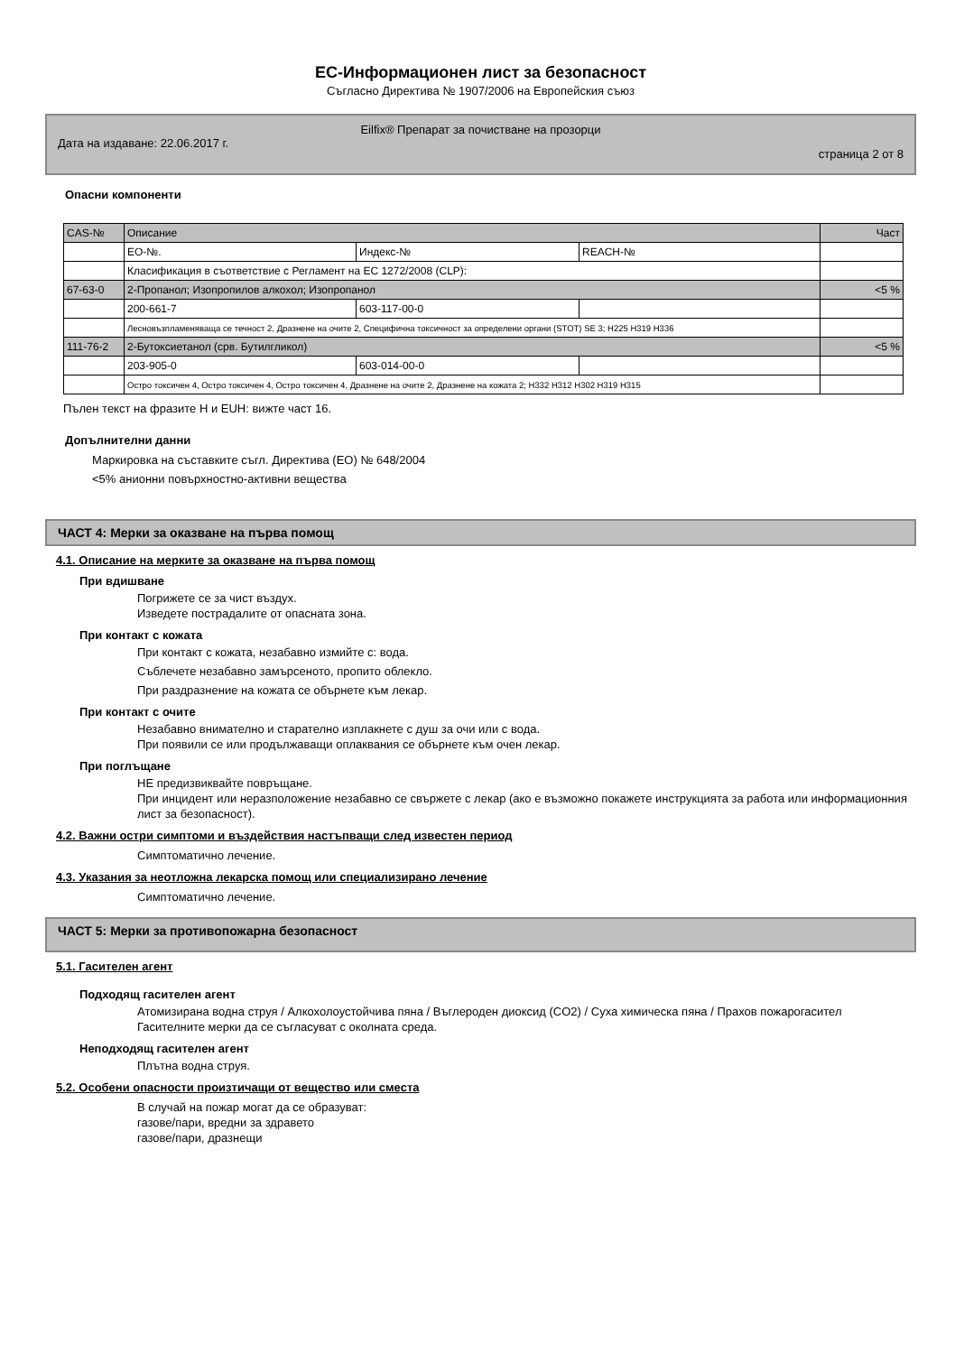ЕС-Информационен лист за безопасност
Съгласно Директива № 1907/2006 на Европейския съюз
Eilfix® Препарат за почистване на прозорци
Дата на издаване: 22.06.2017 г. страница 2 от 8
Опасни компоненти
| CAS-№ | Описание | | | Част |
| | ЕО-№. | Индекс-№ | REACH-№ | |
| | Класификация в съответствие с Регламент на ЕС 1272/2008 (CLP): | | | |
| 67-63-0 | 2-Пропанол; Изопропилов алкохол; Изопропанол | | | <5 % |
| | 200-661-7 | 603-117-00-0 | | |
| | Лесновъзпламеняваща се течност 2, Дразнене на очите 2, Специфична токсичност за определени органи (STOT) SE 3; H225 H319 H336 | | | |
| 111-76-2 | 2-Бутоксиетанол (срв. Бутилгликол) | | | <5 % |
| | 203-905-0 | 603-014-00-0 | | |
| | Остро токсичен 4, Остро токсичен 4, Остро токсичен 4, Дразнене на очите 2, Дразнене на кожата 2; H332 H312 H302 H319 H315 | | | |
Пълен текст на фразите H и EUH: вижте част 16.
Допълнителни данни
Маркировка на съставките съгл. Директива (ЕО) № 648/2004
<5% анионни повърхностно-активни вещества
ЧАСТ 4: Мерки за оказване на първа помощ
4.1. Описание на мерките за оказване на първа помощ
При вдишване
Погрижете се за чист въздух.
Изведете пострадалите от опасната зона.
При контакт с кожата
При контакт с кожата, незабавно измийте с: вода.
Съблечете незабавно замърсеното, пропито облекло.
При раздразнение на кожата се обърнете към лекар.
При контакт с очите
Незабавно внимателно и старателно изплакнете с душ за очи или с вода.
При появили се или продължаващи оплаквания се обърнете към очен лекар.
При поглъщане
НЕ предизвиквайте повръщане.
При инцидент или неразположение незабавно се свържете с лекар (ако е възможно покажете инструкцията за работа или информационния лист за безопасност).
4.2. Важни остри симптоми и въздействия настъпващи след известен период
Симптоматично лечение.
4.3. Указания за неотложна лекарска помощ или специализирано лечение
Симптоматично лечение.
ЧАСТ 5: Мерки за противопожарна безопасност
5.1. Гасителен агент
Подходящ гасителен агент
Атомизирана водна струя / Алкохолоустойчива пяна / Въглероден диоксид (CO2) / Суха химическа пяна / Прахов пожарогасител
Гасителните мерки да се съгласуват с околната среда.
Неподходящ гасителен агент
Плътна водна струя.
5.2. Особени опасности произтичащи от вещество или сместа
В случай на пожар могат да се образуват:
газове/пари, вредни за здравето
газове/пари, дразнещи